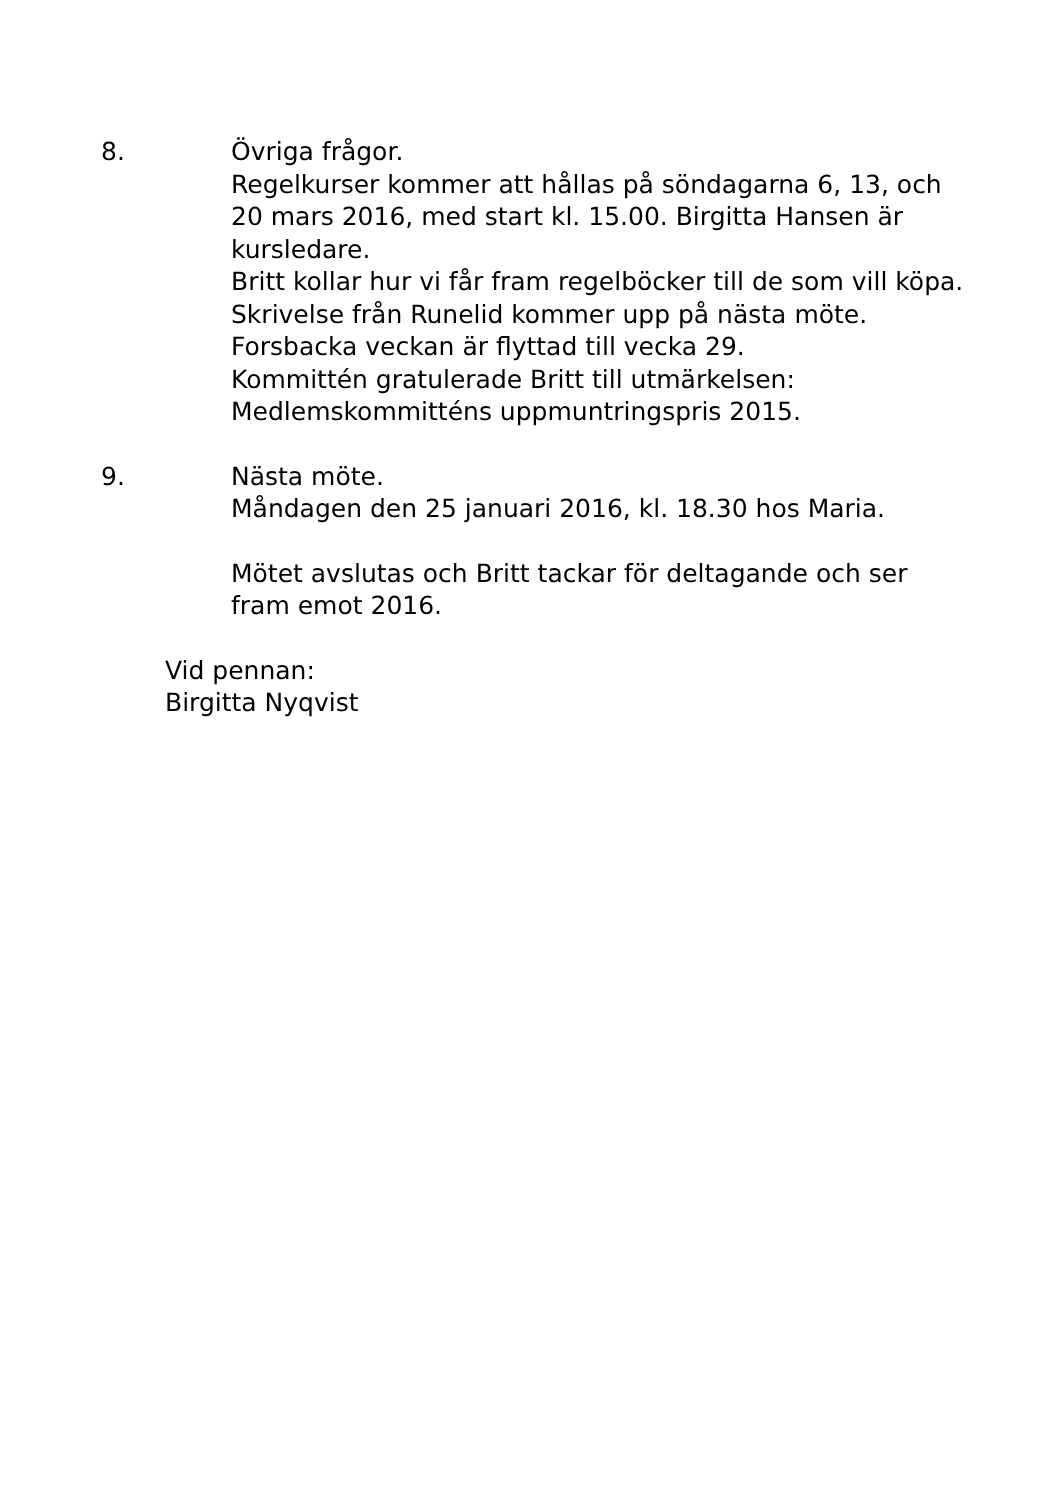8. Övriga frågor.
Regelkurser kommer att hållas på söndagarna 6, 13, och 20 mars 2016, med start kl. 15.00. Birgitta Hansen är kursledare.
Britt kollar hur vi får fram regelböcker till de som vill köpa.
Skrivelse från Runelid kommer upp på nästa möte.
Forsbacka veckan är flyttad till vecka 29.
Kommittén gratulerade Britt till utmärkelsen: Medlemskommitténs uppmuntringspris 2015.
9. Nästa möte.
Måndagen den 25 januari 2016, kl. 18.30 hos Maria.
Mötet avslutas och Britt tackar för deltagande och ser fram emot 2016.
Vid pennan:
Birgitta Nyqvist